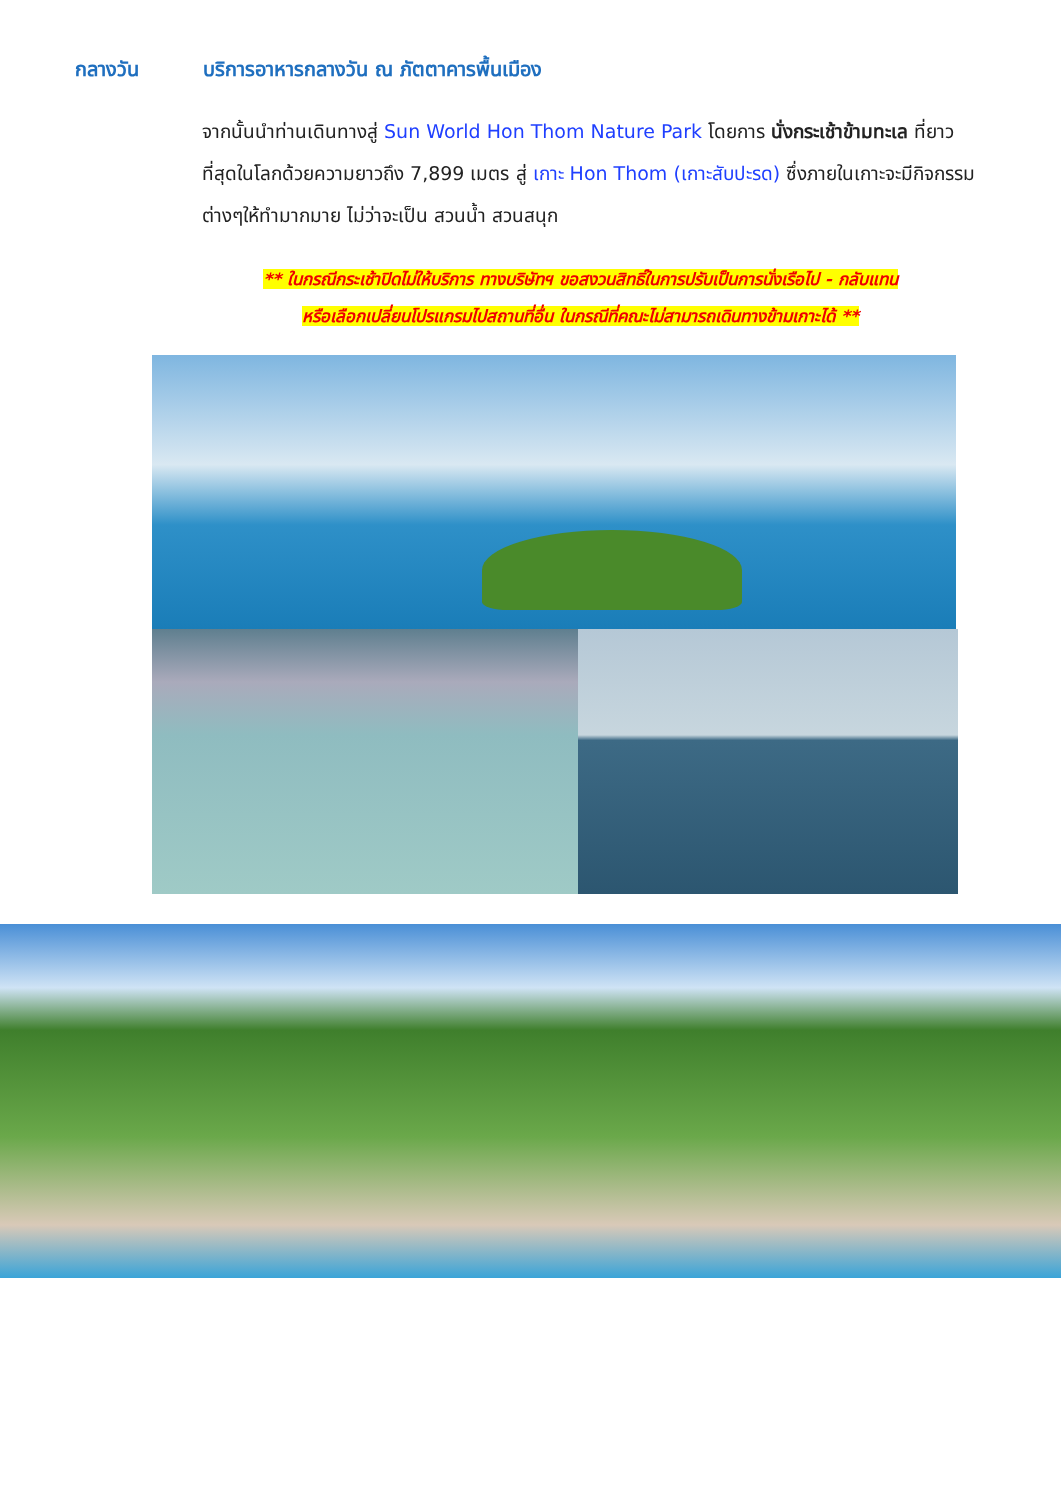กลางวัน บริการอาหารกลางวัน ณ ภัตตาคารพื้นเมือง
จากนั้นนำท่านเดินทางสู่ Sun World Hon Thom Nature Park โดยการ นั่งกระเช้าข้ามทะเล ที่ยาวที่สุดในโลกด้วยความยาวถึง 7,899 เมตร สู่ เกาะ Hon Thom (เกาะสับปะรด) ซึ่งภายในเกาะจะมีกิจกรรมต่างๆให้ทำมากมาย ไม่ว่าจะเป็น สวนน้ำ สวนสนุก
** ในกรณีกระเช้าปิดไม่ให้บริการ ทางบริษัทฯ ขอสงวนสิทธิ์ในการปรับเป็นการนั่งเรือไป - กลับแทน
หรือเลือกเปลี่ยนโปรแกรมไปสถานที่อื่น ในกรณีที่คณะไม่สามารถเดินทางข้ามเกาะได้ **